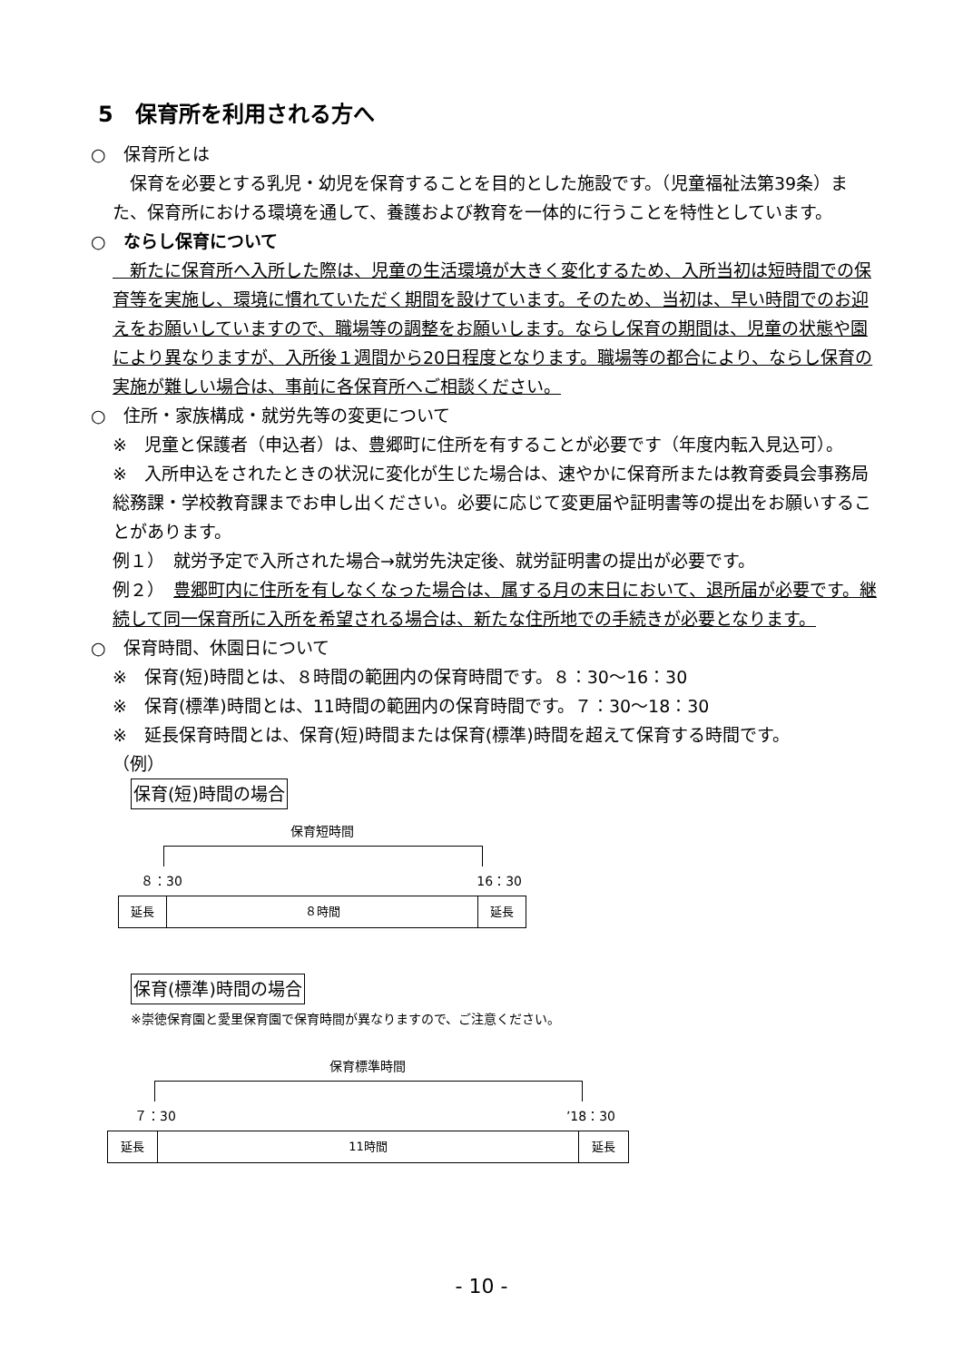5　保育所を利用される方へ
○　保育所とは
　保育を必要とする乳児・幼児を保育することを目的とした施設です。（児童福祉法第39条）また、保育所における環境を通して、養護および教育を一体的に行うことを特性としています。
○　ならし保育について
　新たに保育所へ入所した際は、児童の生活環境が大きく変化するため、入所当初は短時間での保育等を実施し、環境に慣れていただく期間を設けています。そのため、当初は、早い時間でのお迎えをお願いしていますので、職場等の調整をお願いします。ならし保育の期間は、児童の状態や園により異なりますが、入所後１週間から20日程度となります。職場等の都合により、ならし保育の実施が難しい場合は、事前に各保育所へご相談ください。
○　住所・家族構成・就労先等の変更について
※　児童と保護者（申込者）は、豊郷町に住所を有することが必要です（年度内転入見込可）。
※　入所申込をされたときの状況に変化が生じた場合は、速やかに保育所または教育委員会事務局総務課・学校教育課までお申し出ください。必要に応じて変更届や証明書等の提出をお願いすることがあります。
例１）　就労予定で入所された場合→就労先決定後、就労証明書の提出が必要です。
例２）　豊郷町内に住所を有しなくなった場合は、属する月の末日において、退所届が必要です。継続して同一保育所に入所を希望される場合は、新たな住所地での手続きが必要となります。
○　保育時間、休園日について
※　保育(短)時間とは、８時間の範囲内の保育時間です。８：30～16：30
※　保育(標準)時間とは、11時間の範囲内の保育時間です。７：30～18：30
※　延長保育時間とは、保育(短)時間または保育(標準)時間を超えて保育する時間です。
（例）
保育(短)時間の場合
保育短時間
８：30 16：30
| 延長 | ８時間 | 延長 |
保育(標準)時間の場合
※崇徳保育園と愛里保育園で保育時間が異なりますので、ご注意ください。
保育標準時間
７：30’18：30
| 延長 | 11時間 | 延長 |
- 10 -